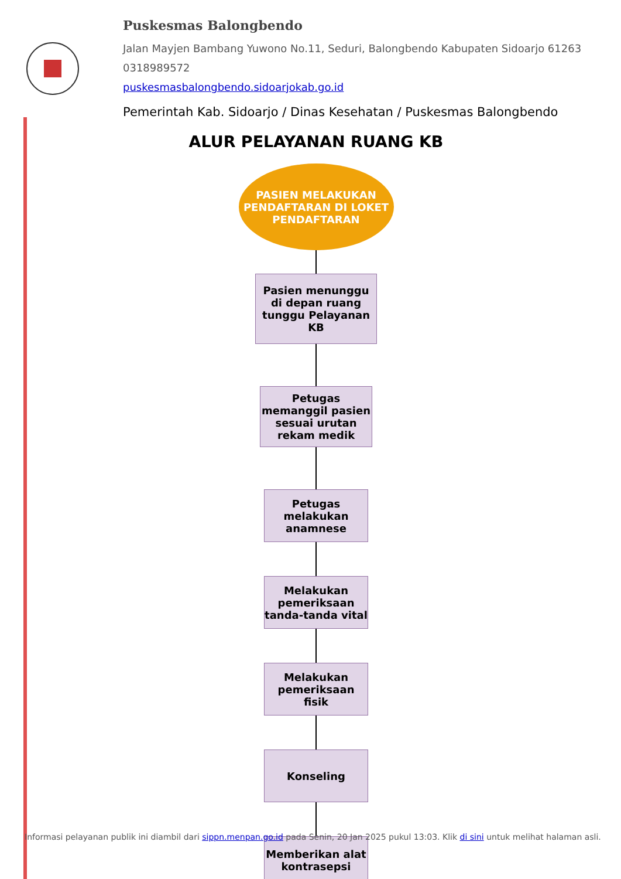Puskesmas Balongbendo
Jalan Mayjen Bambang Yuwono No.11, Seduri, Balongbendo Kabupaten Sidoarjo 61263
0318989572
puskesmasbalongbendo.sidoarjokab.go.id
Pemerintah Kab. Sidoarjo / Dinas Kesehatan / Puskesmas Balongbendo
ALUR PELAYANAN RUANG KB
PASIEN MELAKUKAN PENDAFTARAN DI LOKET PENDAFTARAN
Pasien menunggu di depan ruang tunggu Pelayanan KB
Petugas memanggil pasien sesuai urutan rekam medik
Petugas melakukan anamnese
Melakukan pemeriksaan tanda-tanda vital
Melakukan pemeriksaan fisik
Konseling
Memberikan alat kontrasepsi
Informasi pelayanan publik ini diambil dari sippn.menpan.go.id pada Senin, 20 Jan 2025 pukul 13:03. Klik di sini untuk melihat halaman asli.